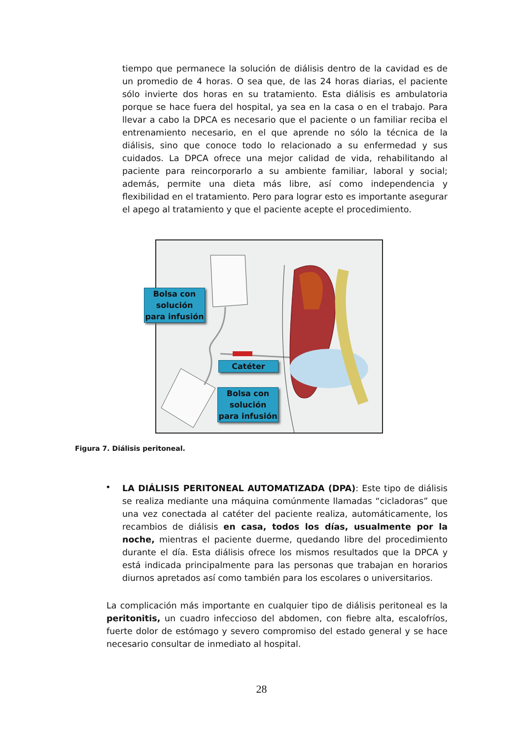tiempo que permanece la solución de diálisis dentro de la cavidad es de un promedio de 4 horas. O sea que, de las 24 horas diarias, el paciente sólo invierte dos horas en su tratamiento. Esta diálisis es ambulatoria porque se hace fuera del hospital, ya sea en la casa o en el trabajo. Para llevar a cabo la DPCA es necesario que el paciente o un familiar reciba el entrenamiento necesario, en el que aprende no sólo la técnica de la diálisis, sino que conoce todo lo relacionado a su enfermedad y sus cuidados. La DPCA ofrece una mejor calidad de vida, rehabilitando al paciente para reincorporarlo a su ambiente familiar, laboral y social; además, permite una dieta más libre, así como independencia y flexibilidad en el tratamiento. Pero para lograr esto es importante asegurar el apego al tratamiento y que el paciente acepte el procedimiento.
Bolsa con
solución
para infusión
Catéter
Bolsa con
solución
para infusión
Figura 7. Diálisis peritoneal.
•
LA DIÁLISIS PERITONEAL AUTOMATIZADA (DPA): Este tipo de diálisis se realiza mediante una máquina comúnmente llamadas “cicladoras” que una vez conectada al catéter del paciente realiza, automáticamente, los recambios de diálisis en casa, todos los días, usualmente por la noche, mientras el paciente duerme, quedando libre del procedimiento durante el día. Esta diálisis ofrece los mismos resultados que la DPCA y está indicada principalmente para las personas que trabajan en horarios diurnos apretados así como también para los escolares o universitarios.
La complicación más importante en cualquier tipo de diálisis peritoneal es la peritonitis, un cuadro infeccioso del abdomen, con fiebre alta, escalofríos, fuerte dolor de estómago y severo compromiso del estado general y se hace necesario consultar de inmediato al hospital.
28